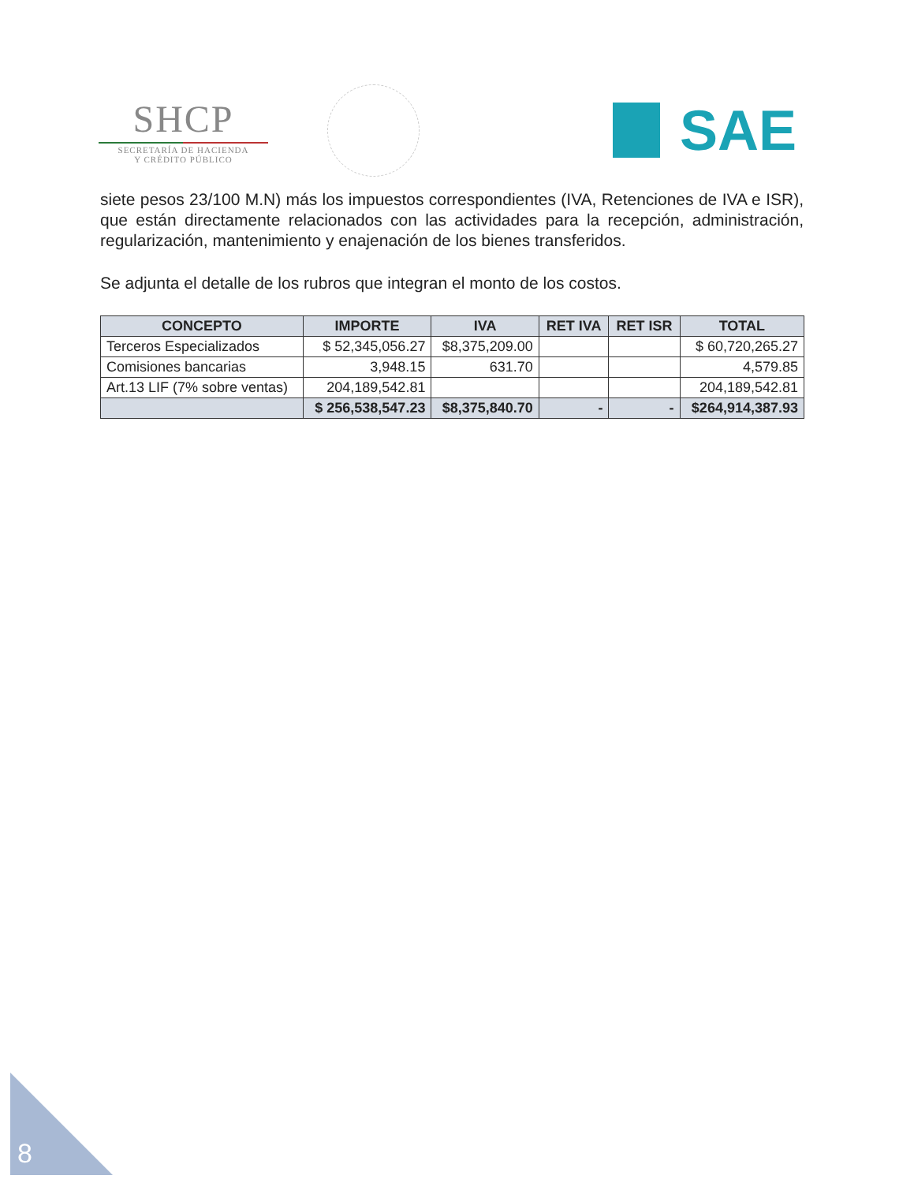SHCP
SECRETARÍA DE HACIENDA
Y CRÉDITO PÚBLICO
SAE
siete pesos 23/100 M.N) más los impuestos correspondientes (IVA, Retenciones de IVA e ISR), que están directamente relacionados con las actividades para la recepción, administración, regularización, mantenimiento y enajenación de los bienes transferidos.
Se adjunta el detalle de los rubros que integran el monto de los costos.
| CONCEPTO | IMPORTE | IVA | RET IVA | RET ISR | TOTAL |
| --- | --- | --- | --- | --- | --- |
| Terceros Especializados | $ 52,345,056.27 | $8,375,209.00 | | | $ 60,720,265.27 |
| Comisiones bancarias | 3,948.15 | 631.70 | | | 4,579.85 |
| Art.13 LIF (7% sobre ventas) | 204,189,542.81 | | | | 204,189,542.81 |
| | $ 256,538,547.23 | $8,375,840.70 | - | - | $264,914,387.93 |
8